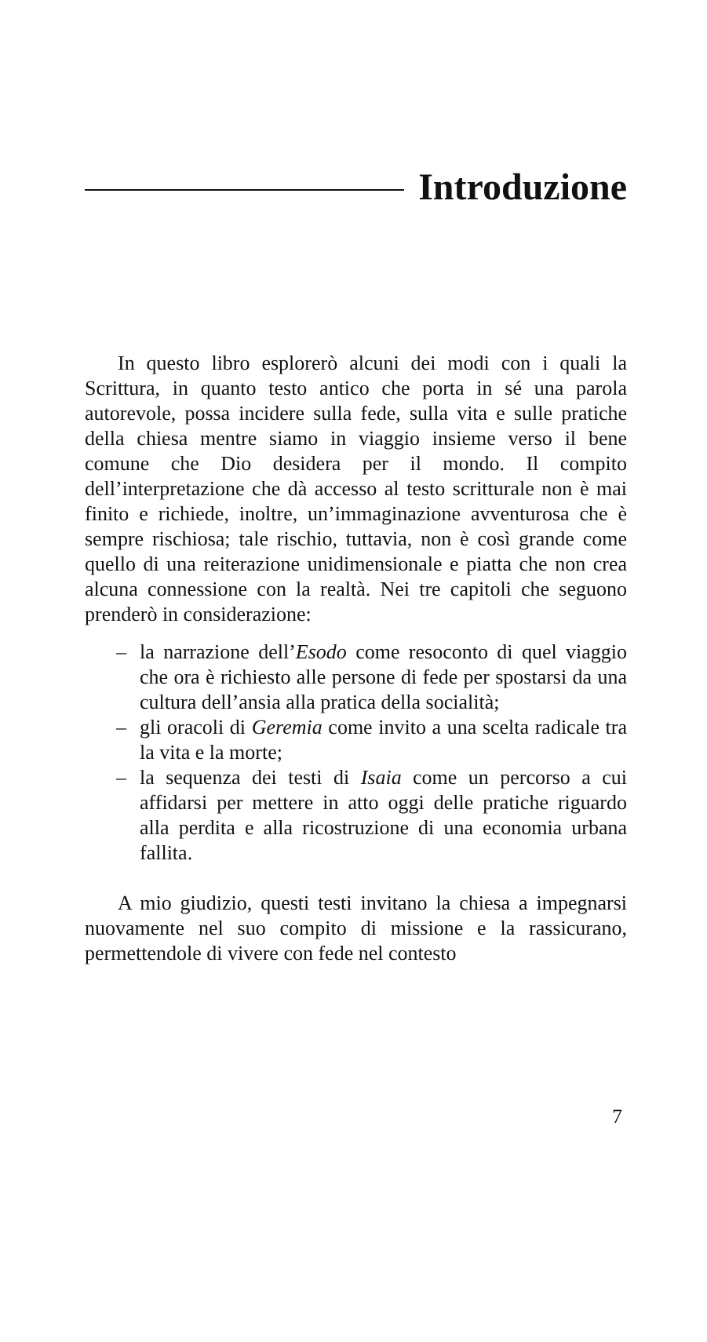Introduzione
In questo libro esplorerò alcuni dei modi con i quali la Scrittura, in quanto testo antico che porta in sé una parola autorevole, possa incidere sulla fede, sulla vita e sulle pratiche della chiesa mentre siamo in viaggio insieme verso il bene comune che Dio desidera per il mondo. Il compito dell’interpretazione che dà accesso al testo scritturale non è mai finito e richiede, inoltre, un’immaginazione avventurosa che è sempre rischiosa; tale rischio, tuttavia, non è così grande come quello di una reiterazione unidimensionale e piatta che non crea alcuna connessione con la realtà. Nei tre capitoli che seguono prenderò in considerazione:
– la narrazione dell’Esodo come resoconto di quel viaggio che ora è richiesto alle persone di fede per spostarsi da una cultura dell’ansia alla pratica della socialità;
– gli oracoli di Geremia come invito a una scelta radicale tra la vita e la morte;
– la sequenza dei testi di Isaia come un percorso a cui affidarsi per mettere in atto oggi delle pratiche riguardo alla perdita e alla ricostruzione di una economia urbana fallita.
A mio giudizio, questi testi invitano la chiesa a impegnarsi nuovamente nel suo compito di missione e la rassicurano, permettendole di vivere con fede nel contesto
7